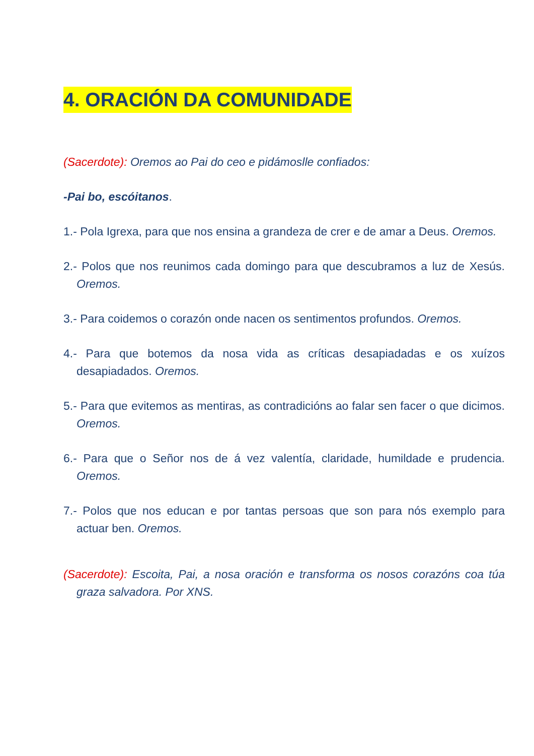4. ORACIÓN DA COMUNIDADE
(Sacerdote): Oremos ao Pai do ceo e pidámoslle confiados:
-Pai bo, escóitanos.
1.- Pola Igrexa, para que nos ensina a grandeza de crer e de amar a Deus. Oremos.
2.- Polos que nos reunimos cada domingo para que descubramos a luz de Xesús. Oremos.
3.- Para coidemos o corazón onde nacen os sentimentos profundos. Oremos.
4.- Para que botemos da nosa vida as críticas desapiadadas e os xuízos desapiadados. Oremos.
5.- Para que evitemos as mentiras, as contradicións ao falar sen facer o que dicimos. Oremos.
6.- Para que o Señor nos de á vez valentía, claridade, humildade e prudencia. Oremos.
7.- Polos que nos educan e por tantas persoas que son para nós exemplo para actuar ben. Oremos.
(Sacerdote): Escoita, Pai, a nosa oración e transforma os nosos corazóns coa túa graza salvadora. Por XNS.